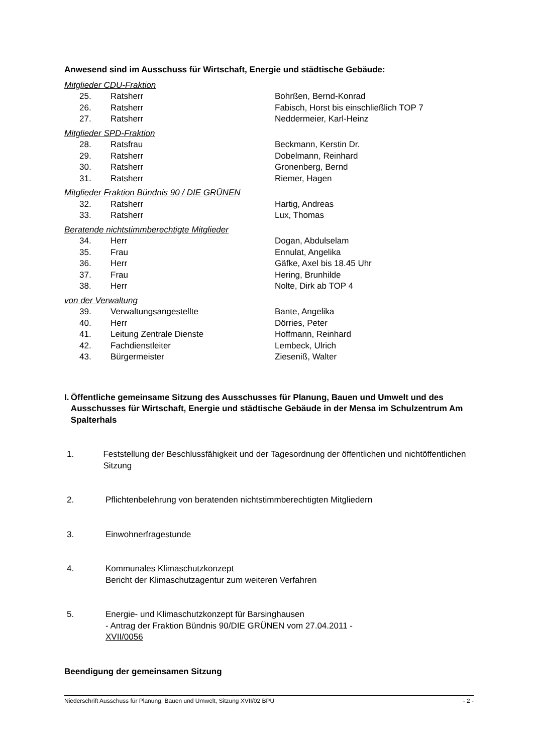Anwesend sind im Ausschuss für Wirtschaft, Energie und städtische Gebäude:
Mitglieder CDU-Fraktion
| 25. | Ratsherr | Bohrßen, Bernd-Konrad |
| 26. | Ratsherr | Fabisch, Horst bis einschließlich TOP 7 |
| 27. | Ratsherr | Neddermeier, Karl-Heinz |
Mitglieder SPD-Fraktion
| 28. | Ratsfrau | Beckmann, Kerstin Dr. |
| 29. | Ratsherr | Dobelmann, Reinhard |
| 30. | Ratsherr | Gronenberg, Bernd |
| 31. | Ratsherr | Riemer, Hagen |
Mitglieder Fraktion Bündnis 90 / DIE GRÜNEN
| 32. | Ratsherr | Hartig, Andreas |
| 33. | Ratsherr | Lux, Thomas |
Beratende nichtstimmberechtigte Mitglieder
| 34. | Herr | Dogan, Abdulselam |
| 35. | Frau | Ennulat, Angelika |
| 36. | Herr | Gäfke, Axel bis 18.45 Uhr |
| 37. | Frau | Hering, Brunhilde |
| 38. | Herr | Nolte, Dirk ab TOP 4 |
von der Verwaltung
| 39. | Verwaltungsangestellte | Bante, Angelika |
| 40. | Herr | Dörries, Peter |
| 41. | Leitung Zentrale Dienste | Hoffmann, Reinhard |
| 42. | Fachdienstleiter | Lembeck, Ulrich |
| 43. | Bürgermeister | Ziesenіß, Walter |
I. Öffentliche gemeinsame Sitzung des Ausschusses für Planung, Bauen und Umwelt und des Ausschusses für Wirtschaft, Energie und städtische Gebäude in der Mensa im Schulzentrum Am Spalterhals
1. Feststellung der Beschlussfähigkeit und der Tagesordnung der öffentlichen und nichtöffentlichen Sitzung
2. Pflichtenbelehrung von beratenden nichtstimmberechtigten Mitgliedern
3. Einwohnerfragestunde
4. Kommunales Klimaschutzkonzept
Bericht der Klimaschutzagentur zum weiteren Verfahren
5. Energie- und Klimaschutzkonzept für Barsinghausen
- Antrag der Fraktion Bündnis 90/DIE GRÜNEN vom 27.04.2011 -
XVII/0056
Beendigung der gemeinsamen Sitzung
Niederschrift Ausschuss für Planung, Bauen und Umwelt, Sitzung XVII/02 BPU - 2 -